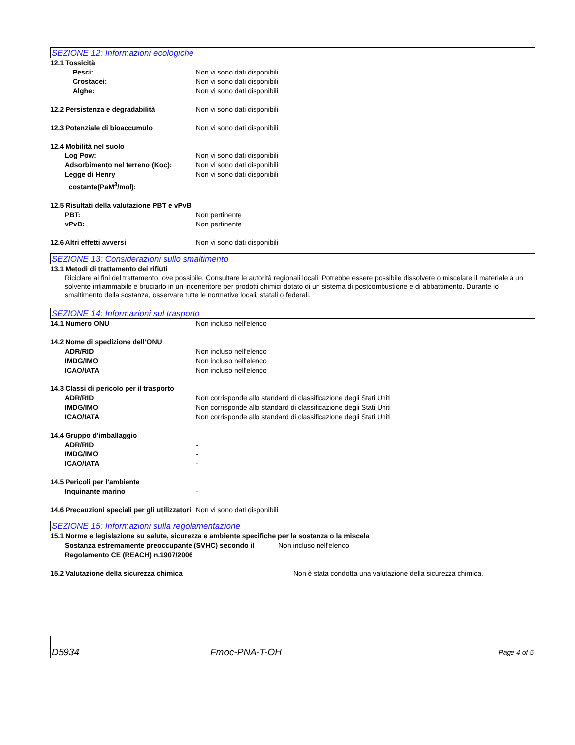SEZIONE 12: Informazioni ecologiche
12.1 Tossicità
Pesci: Non vi sono dati disponibili
Crostacei: Non vi sono dati disponibili
Alghe: Non vi sono dati disponibili
12.2 Persistenza e degradabilità Non vi sono dati disponibili
12.3 Potenziale di bioaccumulo Non vi sono dati disponibili
12.4 Mobilità nel suolo
Log Pow: Non vi sono dati disponibili
Adsorbimento nel terreno (Koc): Non vi sono dati disponibili
Legge di Henry
costante(PaM<sup>3</sup>/mol):
Non vi sono dati disponibili
12.5 Risultati della valutazione PBT e vPvB
PBT: Non pertinente
vPvB: Non pertinente
12.6 Altri effetti avversi Non vi sono dati disponibili
SEZIONE 13: Considerazioni sullo smaltimento
13.1 Metodi di trattamento dei rifiuti
Riciclare ai fini del trattamento, ove possibile. Consultare le autorità regionali locali. Potrebbe essere possibile dissolvere o miscelare il materiale a un solvente infiammabile e bruciarlo in un inceneritore per prodotti chimici dotato di un sistema di postcombustione e di abbattimento. Durante lo smaltimento della sostanza, osservare tutte le normative locali, statali o federali.
SEZIONE 14: Informazioni sul trasporto
14.1 Numero ONU Non incluso nell'elenco
14.2 Nome di spedizione dell’ONU
ADR/RID Non incluso nell'elenco
IMDG/IMO Non incluso nell'elenco
ICAO/IATA Non incluso nell'elenco
14.3 Classi di pericolo per il trasporto
ADR/RID Non corrisponde allo standard di classificazione degli Stati Uniti
IMDG/IMO Non corrisponde allo standard di classificazione degli Stati Uniti
ICAO/IATA Non corrisponde allo standard di classificazione degli Stati Uniti
14.4 Gruppo d'imballaggio
ADR/RID -
IMDG/IMO -
ICAO/IATA -
14.5 Pericoli per l’ambiente
Inquinante marino -
14.6 Precauzioni speciali per gli utilizzatori
Non vi sono dati disponibili
SEZIONE 15: Informazioni sulla regolamentazione
15.1 Norme e legislazione su salute, sicurezza e ambiente specifiche per la sostanza o la miscela
Sostanza estremamente preoccupante (SVHC) secondo il Regolamento CE (REACH) n.1907/2006
Non incluso nell'elenco
15.2 Valutazione della sicurezza chimica Non è stata condotta una valutazione della sicurezza chimica.
D5934
Fmoc-PNA-T-OH
Page 4 of 5